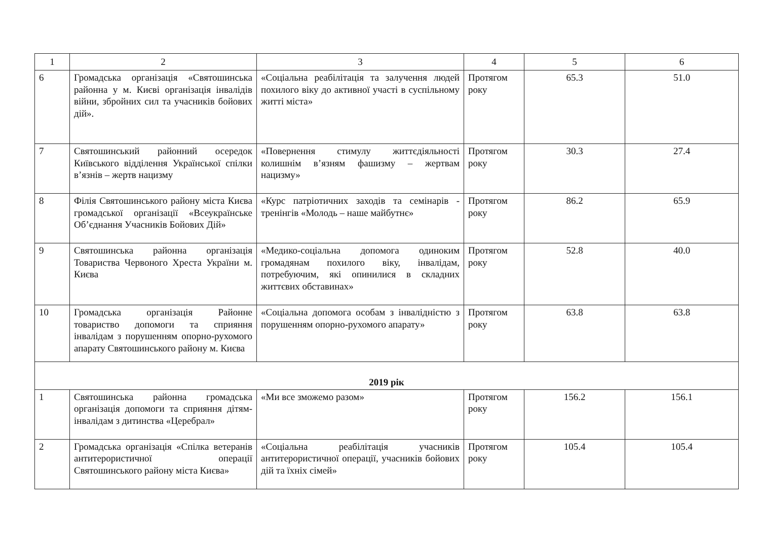| 1 | 2 | 3 | 4 | 5 | 6 |
| --- | --- | --- | --- | --- | --- |
| 6 | Громадська організація «Святошинська районна у м. Києві організація інвалідів війни, збройних сил та учасників бойових дій». | «Соціальна реабілітація та залучення людей похилого віку до активної участі в суспільному житті міста» | Протягом року | 65.3 | 51.0 |
| 7 | Святошинський районний осередок Київського відділення Української спілки в’язнів – жертв нацизму | «Повернення стимулу життєдіяльності колишнім в’язням фашизму – жертвам нацизму» | Протягом року | 30.3 | 27.4 |
| 8 | Філія Святошинського району міста Києва громадської організації «Всеукраїнське Об’єднання Учасників Бойових Дій» | «Курс патріотичних заходів та семінарів - тренінгів «Молодь – наше майбутнє» | Протягом року | 86.2 | 65.9 |
| 9 | Святошинська районна організація Товариства Червоного Хреста України м. Києва | «Медико-соціальна допомога одиноким громадянам похилого віку, інвалідам, потребуючим, які опинилися в складних життєвих обставинах» | Протягом року | 52.8 | 40.0 |
| 10 | Громадська організація Районне товариство допомоги та сприяння інвалідам з порушенням опорно-рухомого апарату Святошинського району м. Києва | «Соціальна допомога особам з інвалідністю з порушенням опорно-рухомого апарату» | Протягом року | 63.8 | 63.8 |
| 2019 рік | | | | | |
| 1 | Святошинська районна громадська організація допомоги та сприяння дітям-інвалідам з дитинства «Церебрал» | «Ми все зможемо разом» | Протягом року | 156.2 | 156.1 |
| 2 | Громадська організація «Спілка ветеранів антитерористичної операції Святошинського району міста Києва» | «Соціальна реабілітація учасників антитерористичної операції, учасників бойових дій та їхніх сімей» | Протягом року | 105.4 | 105.4 |